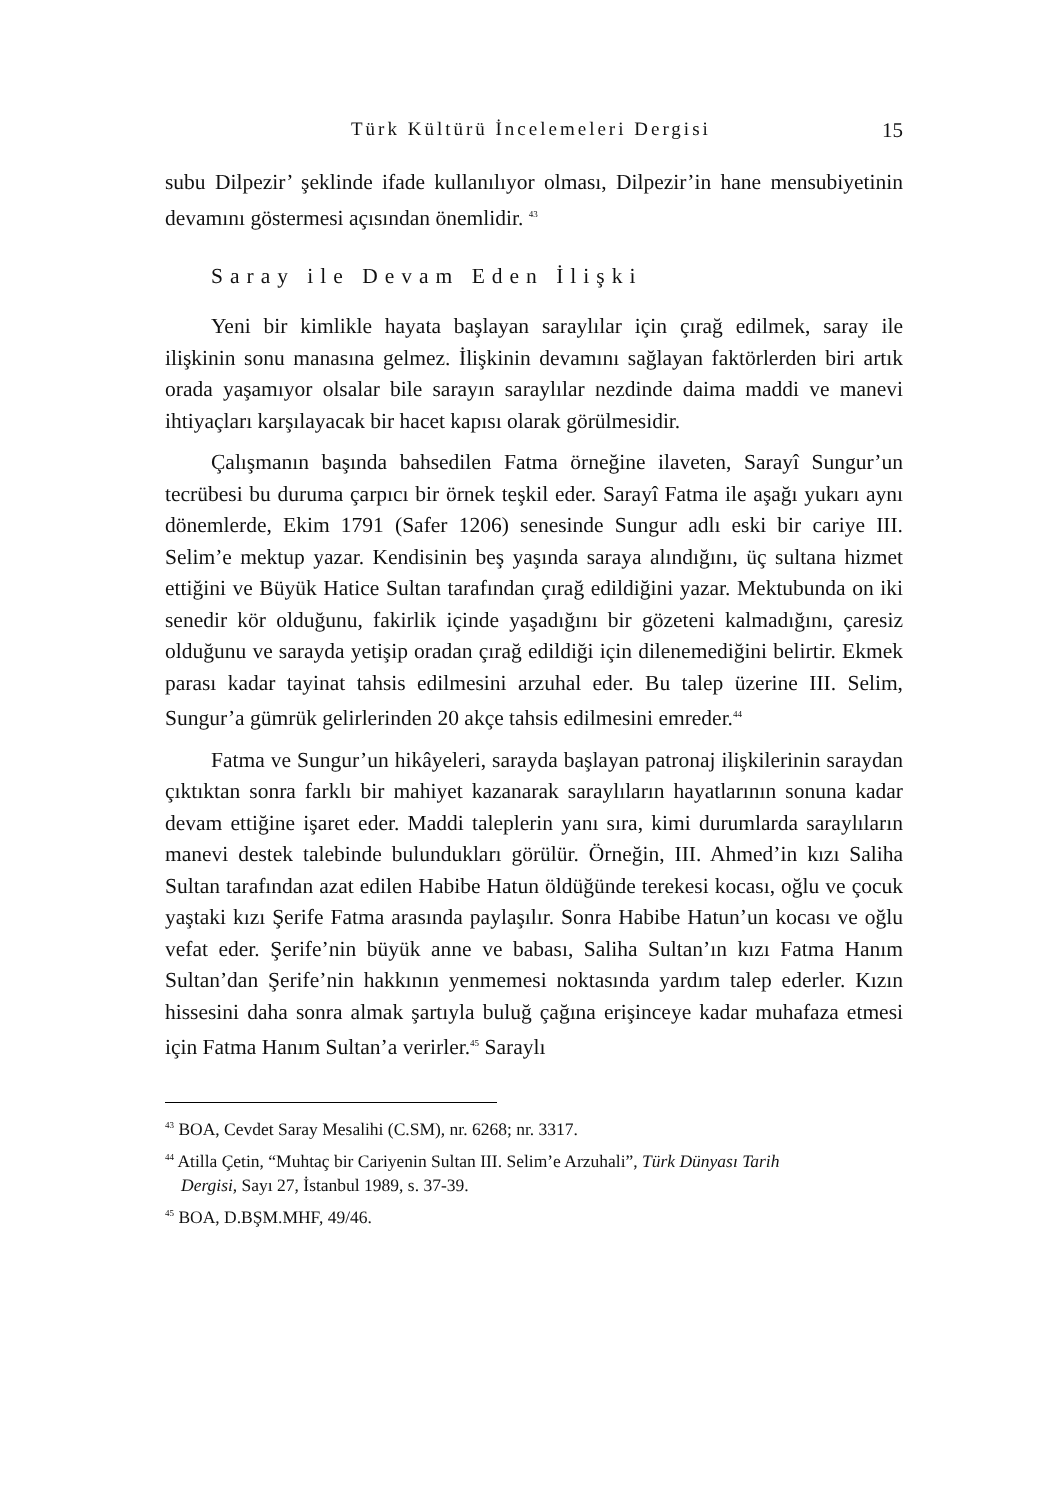Türk Kültürü İncelemeleri Dergisi 15
subu Dilpezir’ şeklinde ifade kullanılıyor olması, Dilpezir’in hane mensubiyetinin devamını göstermesi açısından önemlidir. <sup>43</sup>
Saray ile Devam Eden İlişki
Yeni bir kimlikle hayata başlayan saraylılar için çırağ edilmek, saray ile ilişkinin sonu manasına gelmez. İlişkinin devamını sağlayan faktörlerden biri artık orada yaşamıyor olsalar bile sarayın saraylılar nezdinde daima maddi ve manevi ihtiyaçları karşılayacak bir hacet kapısı olarak görülmesidir.
Çalışmanın başında bahsedilen Fatma örneğine ilaveten, Sarayî Sungur’un tecrübesi bu duruma çarpıcı bir örnek teşkil eder. Sarayî Fatma ile aşağı yukarı aynı dönemlerde, Ekim 1791 (Safer 1206) senesinde Sungur adlı eski bir cariye III. Selim’e mektup yazar. Kendisinin beş yaşında saraya alındığını, üç sultana hizmet ettiğini ve Büyük Hatice Sultan tarafından çırağ edildiğini yazar. Mektubunda on iki senedir kör olduğunu, fakirlik içinde yaşadığını bir gözeteni kalmadığını, çaresiz olduğunu ve sarayda yetişip oradan çırağ edildiği için dilenemediğini belirtir. Ekmek parası kadar tayinat tahsis edilmesini arzuhal eder. Bu talep üzerine III. Selim, Sungur’a gümrük gelirlerinden 20 akçe tahsis edilmesini emreder.<sup>44</sup>
Fatma ve Sungur’un hikâyeleri, sarayda başlayan patronaj ilişkilerinin saraydan çıktıktan sonra farklı bir mahiyet kazanarak saraylıların hayatlarının sonuna kadar devam ettiğine işaret eder. Maddi taleplerin yanı sıra, kimi durumlarda saraylıların manevi destek talebinde bulundukları görülür. Örneğin, III. Ahmed’in kızı Saliha Sultan tarafından azat edilen Habibe Hatun öldüğünde terekesi kocası, oğlu ve çocuk yaştaki kızı Şerife Fatma arasında paylaşılır. Sonra Habibe Hatun’un kocası ve oğlu vefat eder. Şerife’nin büyük anne ve babası, Saliha Sultan’ın kızı Fatma Hanım Sultan’dan Şerife’nin hakkının yenmemesi noktasında yardım talep ederler. Kızın hissesini daha sonra almak şartıyla buluğ çağına erişinceye kadar muhafaza etmesi için Fatma Hanım Sultan’a verirler.<sup>45</sup> Saraylı
<sup>43</sup> BOA, Cevdet Saray Mesalihi (C.SM), nr. 6268; nr. 3317.
<sup>44</sup> Atilla Çetin, “Muhtaç bir Cariyenin Sultan III. Selim’e Arzuhali”, Türk Dünyası Tarih
Dergisi, Sayı 27, İstanbul 1989, s. 37-39.
<sup>45</sup> BOA, D.BŞM.MHF, 49/46.